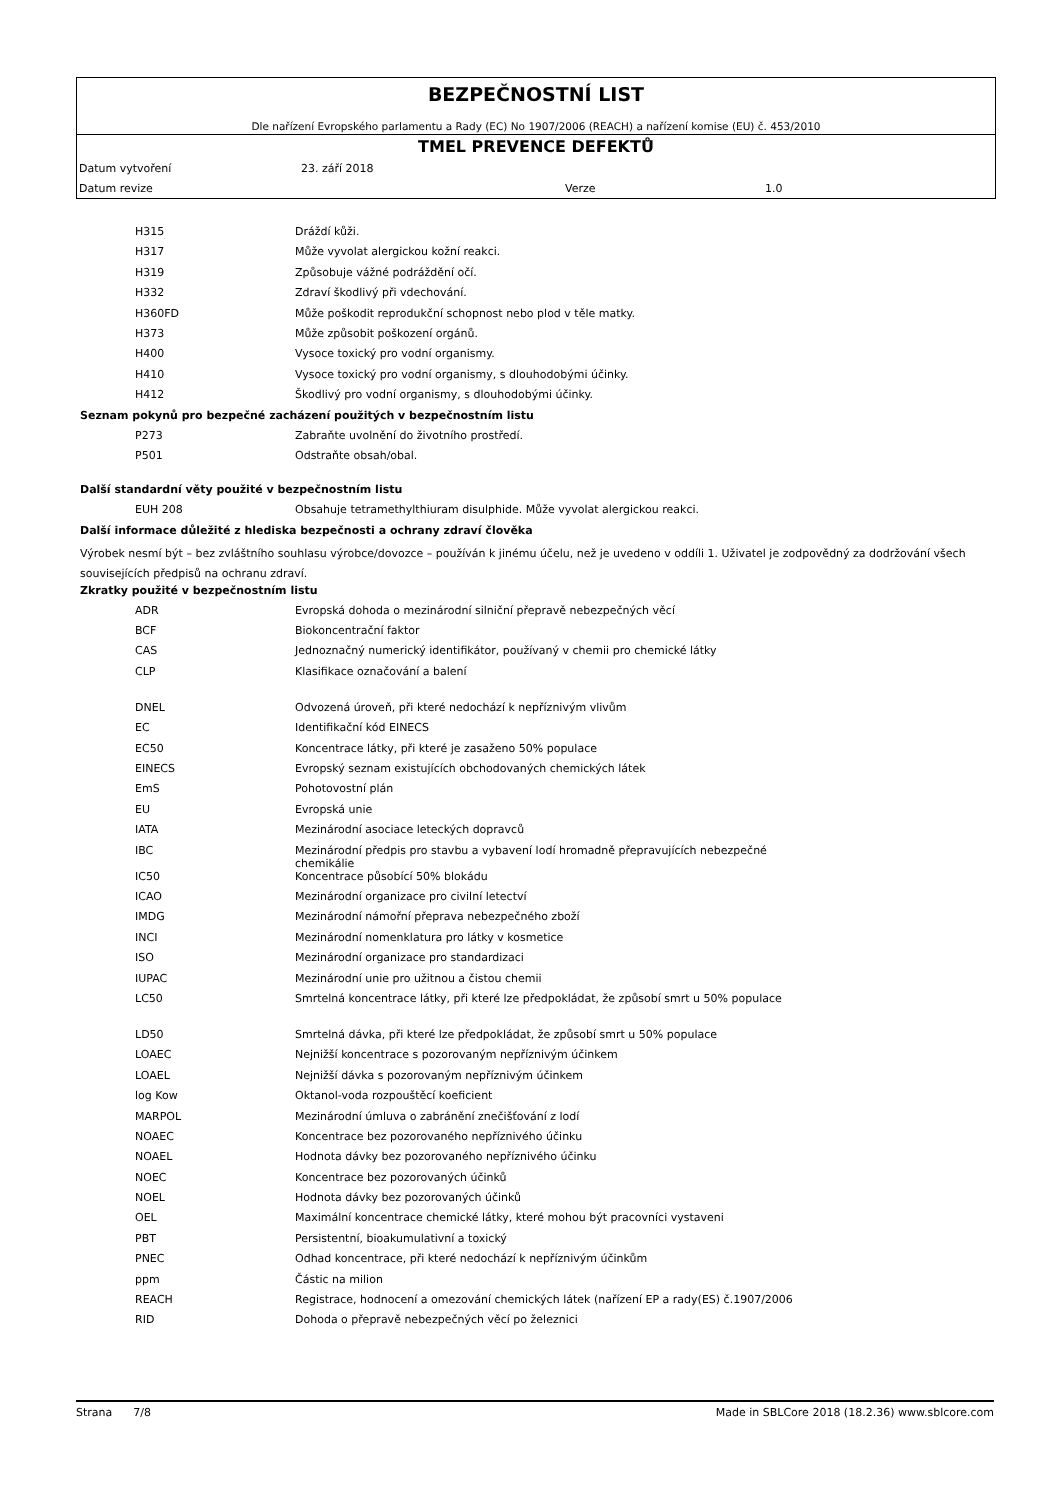BEZPEČNOSTNÍ LIST
Dle nařízení Evropského parlamentu a Rady (EC) No 1907/2006 (REACH) a nařízení komise (EU) č. 453/2010
TMEL PREVENCE DEFEKTŮ
Datum vytvoření 23. září 2018
Datum revize Verze 1.0
| H315 | Dráždí kůži. |
| H317 | Může vyvolat alergickou kožní reakci. |
| H319 | Způsobuje vážné podráždění očí. |
| H332 | Zdraví škodlivý při vdechování. |
| H360FD | Může poškodit reprodukční schopnost nebo plod v těle matky. |
| H373 | Může způsobit poškození orgánů. |
| H400 | Vysoce toxický pro vodní organismy. |
| H410 | Vysoce toxický pro vodní organismy, s dlouhodobými účinky. |
| H412 | Škodlivý pro vodní organismy, s dlouhodobými účinky. |
Seznam pokynů pro bezpečné zacházení použitých v bezpečnostním listu
| P273 | Zabraňte uvolnění do životního prostředí. |
| P501 | Odstraňte obsah/obal. |
Další standardní věty použité v bezpečnostním listu
| EUH 208 | Obsahuje tetramethylthiuram disulphide. Může vyvolat alergickou reakci. |
Další informace důležité z hlediska bezpečnosti a ochrany zdraví člověka
Výrobek nesmí být – bez zvláštního souhlasu výrobce/dovozce – používán k jinému účelu, než je uvedeno v oddíli 1. Uživatel je zodpovědný za dodržování všech souvisejících předpisů na ochranu zdraví.
Zkratky použité v bezpečnostním listu
| ADR | Evropská dohoda o mezinárodní silniční přepravě nebezpečných věcí |
| BCF | Biokoncentrační faktor |
| CAS | Jednoznačný numerický identifikátor, používaný v chemii pro chemické látky |
| CLP | Klasifikace označování a balení |
| DNEL | Odvozená úroveň, při které nedochází k nepříznivým vlivům |
| EC | Identifikační kód EINECS |
| EC50 | Koncentrace látky, při které je zasaženo 50% populace |
| EINECS | Evropský seznam existujících obchodovaných chemických látek |
| EmS | Pohotovostní plán |
| EU | Evropská unie |
| IATA | Mezinárodní asociace leteckých dopravců |
| IBC | Mezinárodní předpis pro stavbu a vybavení lodí hromadně přepravujících nebezpečné chemikálie |
| IC50 | Koncentrace působící 50% blokádu |
| ICAO | Mezinárodní organizace pro civilní letectví |
| IMDG | Mezinárodní námořní přeprava nebezpečného zboží |
| INCI | Mezinárodní nomenklatura pro látky v kosmetice |
| ISO | Mezinárodní organizace pro standardizaci |
| IUPAC | Mezinárodní unie pro užitnou a čistou chemii |
| LC50 | Smrtelná koncentrace látky, při které lze předpokládat, že způsobí smrt u 50% populace |
| LD50 | Smrtelná dávka, při které lze předpokládat, že způsobí smrt u 50% populace |
| LOAEC | Nejnižší koncentrace s pozorovaným nepříznivým účinkem |
| LOAEL | Nejnižší dávka s pozorovaným nepříznivým účinkem |
| log Kow | Oktanol-voda rozpouštěcí koeficient |
| MARPOL | Mezinárodní úmluva o zabránění znečišťování z lodí |
| NOAEC | Koncentrace bez pozorovaného nepříznivého účinku |
| NOAEL | Hodnota dávky bez pozorovaného nepříznivého účinku |
| NOEC | Koncentrace bez pozorovaných účinků |
| NOEL | Hodnota dávky bez pozorovaných účinků |
| OEL | Maximální koncentrace chemické látky, které mohou být pracovníci vystaveni |
| PBT | Persistentní, bioakumulativní a toxický |
| PNEC | Odhad koncentrace, při které nedochází k nepříznivým účinkům |
| ppm | Částic na milion |
| REACH | Registrace, hodnocení a omezování chemických látek (nařízení EP a rady(ES) č.1907/2006 |
| RID | Dohoda o přepravě nebezpečných věcí po železnici |
Strana 7/8 Made in SBLCore 2018 (18.2.36) www.sblcore.com